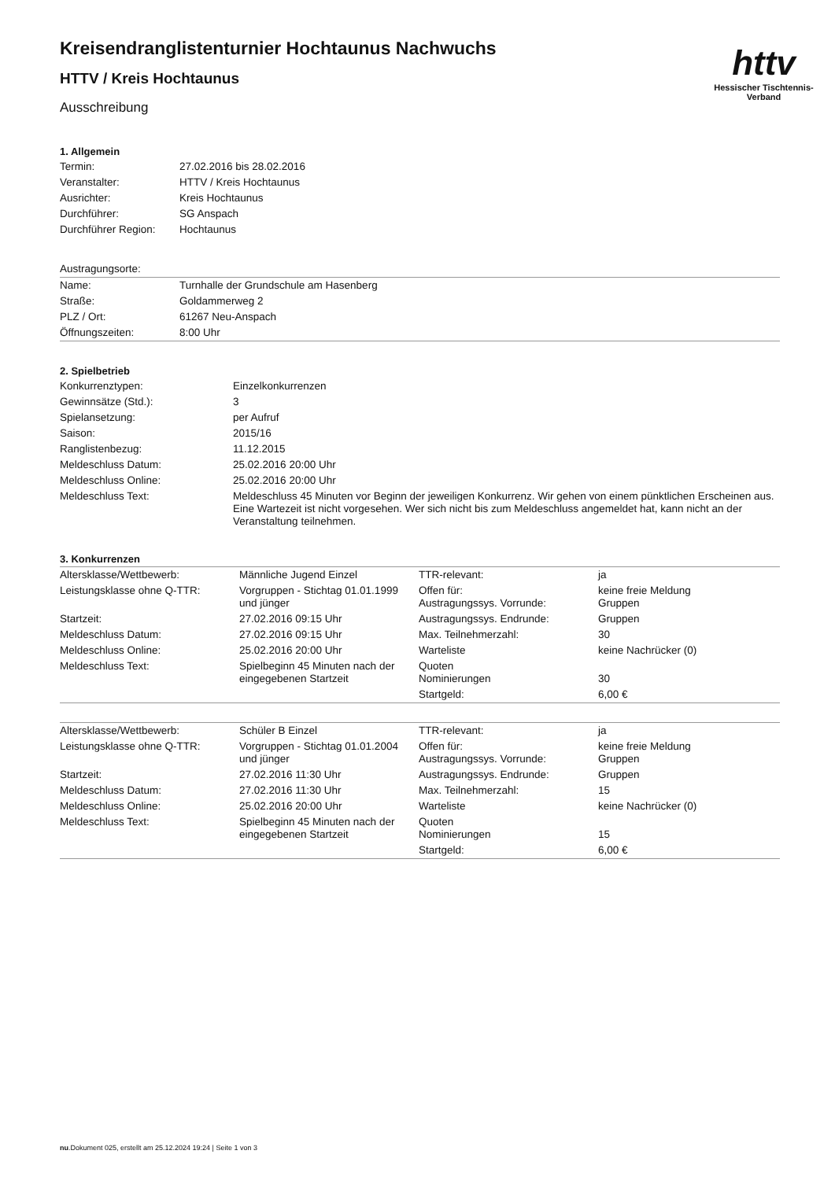httv
Hessischer Tischtennis-Verband
Kreisendranglistenturnier Hochtaunus Nachwuchs
HTTV / Kreis Hochtaunus
Ausschreibung
1. Allgemein
| Termin: | 27.02.2016 bis 28.02.2016 |
| Veranstalter: | HTTV / Kreis Hochtaunus |
| Ausrichter: | Kreis Hochtaunus |
| Durchführer: | SG Anspach |
| Durchführer Region: | Hochtaunus |
| Austragungsorte: | |
| Name: | Turnhalle der Grundschule am Hasenberg |
| Straße: | Goldammerweg 2 |
| PLZ / Ort: | 61267 Neu-Anspach |
| Öffnungszeiten: | 8:00 Uhr |
2. Spielbetrieb
| Konkurrenztypen: | Einzelkonkurrenzen |
| Gewinnsätze (Std.): | 3 |
| Spielansetzung: | per Aufruf |
| Saison: | 2015/16 |
| Ranglistenbezug: | 11.12.2015 |
| Meldeschluss Datum: | 25.02.2016 20:00 Uhr |
| Meldeschluss Online: | 25.02.2016 20:00 Uhr |
| Meldeschluss Text: | Meldeschluss 45 Minuten vor Beginn der jeweiligen Konkurrenz. Wir gehen von einem pünktlichen Erscheinen aus. Eine Wartezeit ist nicht vorgesehen. Wer sich nicht bis zum Meldeschluss angemeldet hat, kann nicht an der Veranstaltung teilnehmen. |
3. Konkurrenzen
| Altersklasse/Wettbewerb: | Männliche Jugend Einzel | TTR-relevant: | ja |
| Leistungsklasse ohne Q-TTR: | Vorgruppen - Stichtag 01.01.1999 und jünger | Offen für: Austragungssys. Vorrunde: | keine freie Meldung Gruppen |
| Startzeit: | 27.02.2016 09:15 Uhr | Austragungssys. Endrunde: | Gruppen |
| Meldeschluss Datum: | 27.02.2016 09:15 Uhr | Max. Teilnehmerzahl: | 30 |
| Meldeschluss Online: | 25.02.2016 20:00 Uhr | Warteliste | keine Nachrücker (0) |
| Meldeschluss Text: | Spielbeginn 45 Minuten nach der eingegebenen Startzeit | Quoten Nominierungen | 30 |
| | | Startgeld: | 6,00 € |
| Altersklasse/Wettbewerb: | Schüler B Einzel | TTR-relevant: | ja |
| Leistungsklasse ohne Q-TTR: | Vorgruppen - Stichtag 01.01.2004 und jünger | Offen für: Austragungssys. Vorrunde: | keine freie Meldung Gruppen |
| Startzeit: | 27.02.2016 11:30 Uhr | Austragungssys. Endrunde: | Gruppen |
| Meldeschluss Datum: | 27.02.2016 11:30 Uhr | Max. Teilnehmerzahl: | 15 |
| Meldeschluss Online: | 25.02.2016 20:00 Uhr | Warteliste | keine Nachrücker (0) |
| Meldeschluss Text: | Spielbeginn 45 Minuten nach der eingegebenen Startzeit | Quoten Nominierungen | 15 |
| | | Startgeld: | 6,00 € |
nu.Dokument 025, erstellt am 25.12.2024 19:24 | Seite 1 von 3